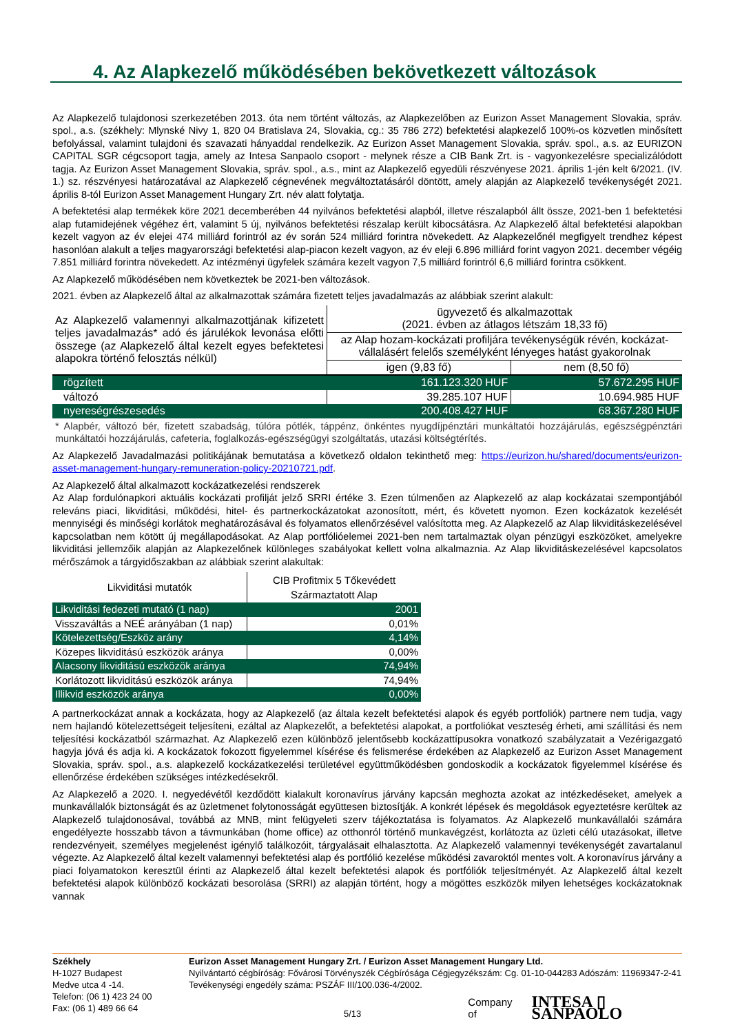4. Az Alapkezelő működésében bekövetkezett változások
Az Alapkezelő tulajdonosi szerkezetében 2013. óta nem történt változás, az Alapkezelőben az Eurizon Asset Management Slovakia, správ. spol., a.s. (székhely: Mlynské Nivy 1, 820 04 Bratislava 24, Slovakia, cg.: 35 786 272) befektetési alapkezelő 100%-os közvetlen minősített befolyással, valamint tulajdoni és szavazati hányaddal rendelkezik. Az Eurizon Asset Management Slovakia, správ. spol., a.s. az EURIZON CAPITAL SGR cégcsoport tagja, amely az Intesa Sanpaolo csoport - melynek része a CIB Bank Zrt. is - vagyonkezelésre specializálódott tagja. Az Eurizon Asset Management Slovakia, správ. spol., a.s., mint az Alapkezelő egyedüli részvényese 2021. április 1-jén kelt 6/2021. (IV. 1.) sz. részvényesi határozatával az Alapkezelő cégnevének megváltoztatásáról döntött, amely alapján az Alapkezelő tevékenységét 2021. április 8-tól Eurizon Asset Management Hungary Zrt. név alatt folytatja.
A befektetési alap termékek köre 2021 decemberében 44 nyilvános befektetési alapból, illetve részalapból állt össze, 2021-ben 1 befektetési alap futamidejének végéhez ért, valamint 5 új, nyilvános befektetési részalap került kibocsátásra. Az Alapkezelő által befektetési alapokban kezelt vagyon az év elejei 474 milliárd forintról az év során 524 milliárd forintra növekedett. Az Alapkezelőnél megfigyelt trendhez képest hasonlóan alakult a teljes magyarországi befektetési alap-piacon kezelt vagyon, az év eleji 6.896 milliárd forint vagyon 2021. december végéig 7.851 milliárd forintra növekedett. Az intézményi ügyfelek számára kezelt vagyon 7,5 milliárd forintról 6,6 milliárd forintra csökkent.
Az Alapkezelő működésében nem következtek be 2021-ben változások.
2021. évben az Alapkezelő által az alkalmazottak számára fizetett teljes javadalmazás az alábbiak szerint alakult:
| Az Alapkezelő valamennyi alkalmazottjának kifizetett teljes javadalmazás* adó és járulékok levonása előtti összege (az Alapkezelő által kezelt egyes befektetesi alapokra történő felosztás nélkül) | ügyvezető és alkalmazottak (2021. évben az átlagos létszám 18,33 fő) | |
| | az Alap hozam-kockázati profiljára tevékenységük révén, kockázat-vállalásért felelős személyként lényeges hatást gyakorolnak | |
| | igen (9,83 fő) | nem (8,50 fő) |
| rögzített | 161.123.320 HUF | 57.672.295 HUF |
| változó | 39.285.107 HUF | 10.694.985 HUF |
| nyereségrészesedés | 200.408.427 HUF | 68.367.280 HUF |
* Alapbér, változó bér, fizetett szabadság, túlóra pótlék, táppénz, önkéntes nyugdíjpénztári munkáltatói hozzájárulás, egészségpénztári munkáltatói hozzájárulás, cafeteria, foglalkozás-egészségügyi szolgáltatás, utazási költségtérítés.
Az Alapkezelő Javadalmazási politikájának bemutatása a következő oldalon tekinthető meg: https://eurizon.hu/shared/documents/eurizon-asset-management-hungary-remuneration-policy-20210721.pdf.
Az Alapkezelő által alkalmazott kockázatkezelési rendszerek
Az Alap fordulónapkori aktuális kockázati profilját jelző SRRI értéke 3. Ezen túlmenően az Alapkezelő az alap kockázatai szempontjából releváns piaci, likviditási, működési, hitel- és partnerkockázatokat azonosított, mért, és követett nyomon. Ezen kockázatok kezelését mennyiségi és minőségi korlátok meghatározásával és folyamatos ellenőrzésével valósította meg. Az Alapkezelő az Alap likviditáskezelésével kapcsolatban nem kötött új megállapodásokat. Az Alap portfólióelemei 2021-ben nem tartalmaztak olyan pénzügyi eszközöket, amelyekre likviditási jellemzőik alapján az Alapkezelőnek különleges szabályokat kellett volna alkalmaznia. Az Alap likviditáskezelésével kapcsolatos mérőszámok a tárgyidőszakban az alábbiak szerint alakultak:
| Likviditási mutatók | CIB Profitmix 5 Tőkevédett Származtatott Alap |
| --- | --- |
| Likviditási fedezeti mutató (1 nap) | 2001 |
| Visszaváltás a NEÉ arányában (1 nap) | 0,01% |
| Kötelezettség/Eszköz arány | 4,14% |
| Közepes likviditású eszközök aránya | 0,00% |
| Alacsony likviditású eszközök aránya | 74,94% |
| Korlátozott likviditású eszközök aránya | 74,94% |
| Illikvid eszközök aránya | 0,00% |
A partnerkockázat annak a kockázata, hogy az Alapkezelő (az általa kezelt befektetési alapok és egyéb portfoliók) partnere nem tudja, vagy nem hajlandó kötelezettségeit teljesíteni, ezáltal az Alapkezelőt, a befektetési alapokat, a portfoliókat veszteség érheti, ami szállítási és nem teljesítési kockázatból származhat. Az Alapkezelő ezen különböző jelentősebb kockázattípusokra vonatkozó szabályzatait a Vezérigazgató hagyja jóvá és adja ki. A kockázatok fokozott figyelemmel kísérése és felismerése érdekében az Alapkezelő az Eurizon Asset Management Slovakia, správ. spol., a.s. alapkezelő kockázatkezelési területével együttműködésben gondoskodik a kockázatok figyelemmel kísérése és ellenőrzése érdekében szükséges intézkedésekről.
Az Alapkezelő a 2020. I. negyedévétől kezdődött kialakult koronavírus járvány kapcsán meghozta azokat az intézkedéseket, amelyek a munkavállalók biztonságát és az üzletmenet folytonosságát együttesen biztosítják. A konkrét lépések és megoldások egyeztetésre kerültek az Alapkezelő tulajdonosával, továbbá az MNB, mint felügyeleti szerv tájékoztatása is folyamatos. Az Alapkezelő munkavállalói számára engedélyezte hosszabb távon a távmunkában (home office) az otthonról történő munkavégzést, korlátozta az üzleti célú utazásokat, illetve rendezvényeit, személyes megjelenést igénylő találkozóit, tárgyalásait elhalasztotta. Az Alapkezelő valamennyi tevékenységét zavartalanul végezte. Az Alapkezelő által kezelt valamennyi befektetési alap és portfólió kezelése működési zavaroktól mentes volt. A koronavírus járvány a piaci folyamatokon keresztül érinti az Alapkezelő által kezelt befektetési alapok és portfóliók teljesítményét. Az Alapkezelő által kezelt befektetési alapok különböző kockázati besorolása (SRRI) az alapján történt, hogy a mögöttes eszközök milyen lehetséges kockázatoknak vannak
Székhely
H-1027 Budapest
Medve utca 4 -14.
Telefon: (06 1) 423 24 00
Fax: (06 1) 489 66 64
Eurizon Asset Management Hungary Zrt. / Eurizon Asset Management Hungary Ltd.
Nyilvántartó cégbíróság: Fővárosi Törvényszék Cégbírósága Cégjegyzékszám: Cg. 01-10-044283 Adószám: 11969347-2-41 Tevékenységi engedély száma: PSZÁF III/100.036-4/2002.
5/13 Company of INTESA ▯ SANPAOLO